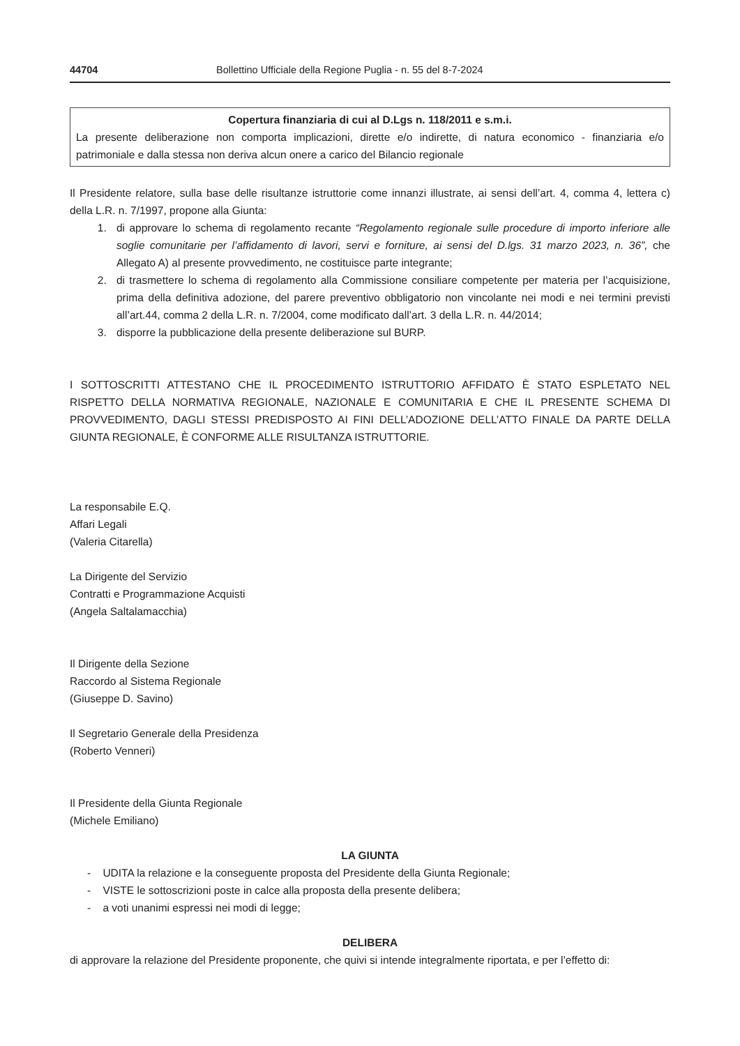44704 Bollettino Ufficiale della Regione Puglia - n. 55 del 8-7-2024
Copertura finanziaria di cui al D.Lgs n. 118/2011 e s.m.i.
La presente deliberazione non comporta implicazioni, dirette e/o indirette, di natura economico - finanziaria e/o patrimoniale e dalla stessa non deriva alcun onere a carico del Bilancio regionale
Il Presidente relatore, sulla base delle risultanze istruttorie come innanzi illustrate, ai sensi dell’art. 4, comma 4, lettera c) della L.R. n. 7/1997, propone alla Giunta:
1. di approvare lo schema di regolamento recante “Regolamento regionale sulle procedure di importo inferiore alle soglie comunitarie per l’affidamento di lavori, servi e forniture, ai sensi del D.lgs. 31 marzo 2023, n. 36”, che Allegato A) al presente provvedimento, ne costituisce parte integrante;
2. di trasmettere lo schema di regolamento alla Commissione consiliare competente per materia per l’acquisizione, prima della definitiva adozione, del parere preventivo obbligatorio non vincolante nei modi e nei termini previsti all’art.44, comma 2 della L.R. n. 7/2004, come modificato dall’art. 3 della L.R. n. 44/2014;
3. disporre la pubblicazione della presente deliberazione sul BURP.
I SOTTOSCRITTI ATTESTANO CHE IL PROCEDIMENTO ISTRUTTORIO AFFIDATO È STATO ESPLETATO NEL RISPETTO DELLA NORMATIVA REGIONALE, NAZIONALE E COMUNITARIA E CHE IL PRESENTE SCHEMA DI PROVVEDIMENTO, DAGLI STESSI PREDISPOSTO AI FINI DELL’ADOZIONE DELL’ATTO FINALE DA PARTE DELLA GIUNTA REGIONALE, È CONFORME ALLE RISULTANZA ISTRUTTORIE.
La responsabile E.Q.
Affari Legali
(Valeria Citarella)
La Dirigente del Servizio
Contratti e Programmazione Acquisti
(Angela Saltalamacchia)
Il Dirigente della Sezione
Raccordo al Sistema Regionale
(Giuseppe D. Savino)
Il Segretario Generale della Presidenza
(Roberto Venneri)
Il Presidente della Giunta Regionale
(Michele Emiliano)
LA GIUNTA
- UDITA la relazione e la conseguente proposta del Presidente della Giunta Regionale;
- VISTE le sottoscrizioni poste in calce alla proposta della presente delibera;
- a voti unanimi espressi nei modi di legge;
DELIBERA
di approvare la relazione del Presidente proponente, che quivi si intende integralmente riportata, e per l’effetto di: